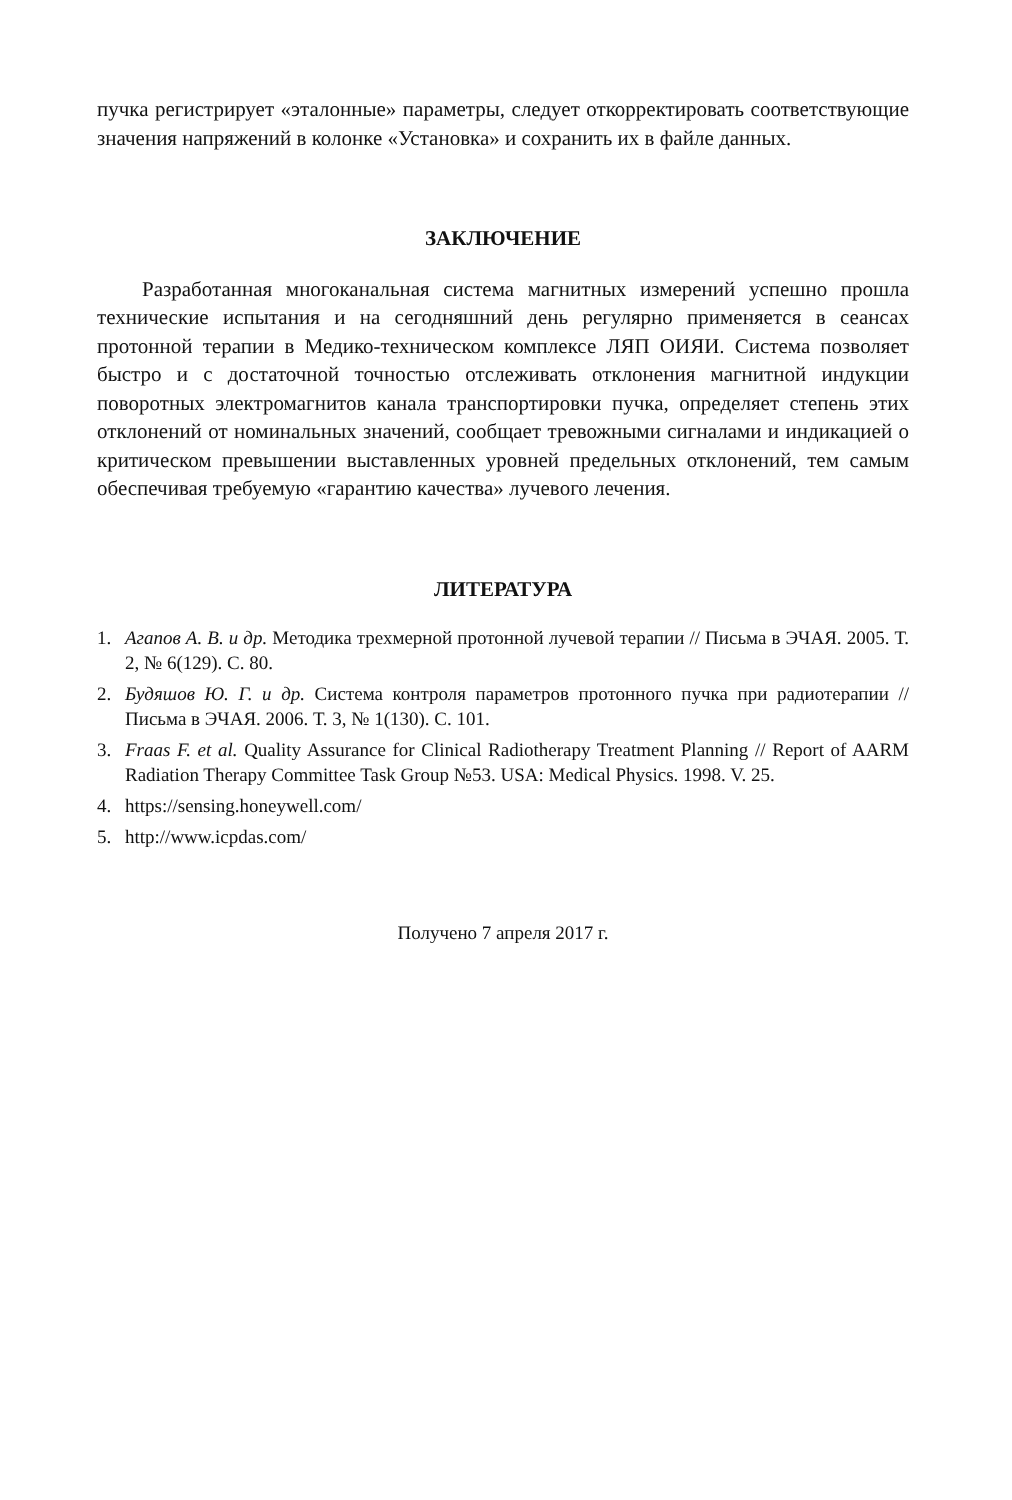пучка регистрирует «эталонные» параметры, следует откорректировать соответствующие значения напряжений в колонке «Установка» и сохранить их в файле данных.
ЗАКЛЮЧЕНИЕ
Разработанная многоканальная система магнитных измерений успешно прошла технические испытания и на сегодняшний день регулярно применяется в сеансах протонной терапии в Медико-техническом комплексе ЛЯП ОИЯИ. Система позволяет быстро и с достаточной точностью отслеживать отклонения магнитной индукции поворотных электромагнитов канала транспортировки пучка, определяет степень этих отклонений от номинальных значений, сообщает тревожными сигналами и индикацией о критическом превышении выставленных уровней предельных отклонений, тем самым обеспечивая требуемую «гарантию качества» лучевого лечения.
ЛИТЕРАТУРА
1. Агапов А. В. и др. Методика трехмерной протонной лучевой терапии // Письма в ЭЧАЯ. 2005. Т. 2, № 6(129). С. 80.
2. Будяшов Ю. Г. и др. Система контроля параметров протонного пучка при радиотерапии // Письма в ЭЧАЯ. 2006. Т. 3, № 1(130). С. 101.
3. Fraas F. et al. Quality Assurance for Clinical Radiotherapy Treatment Planning // Report of AARM Radiation Therapy Committee Task Group №53. USA: Medical Physics. 1998. V. 25.
4. https://sensing.honeywell.com/
5. http://www.icpdas.com/
Получено 7 апреля 2017 г.